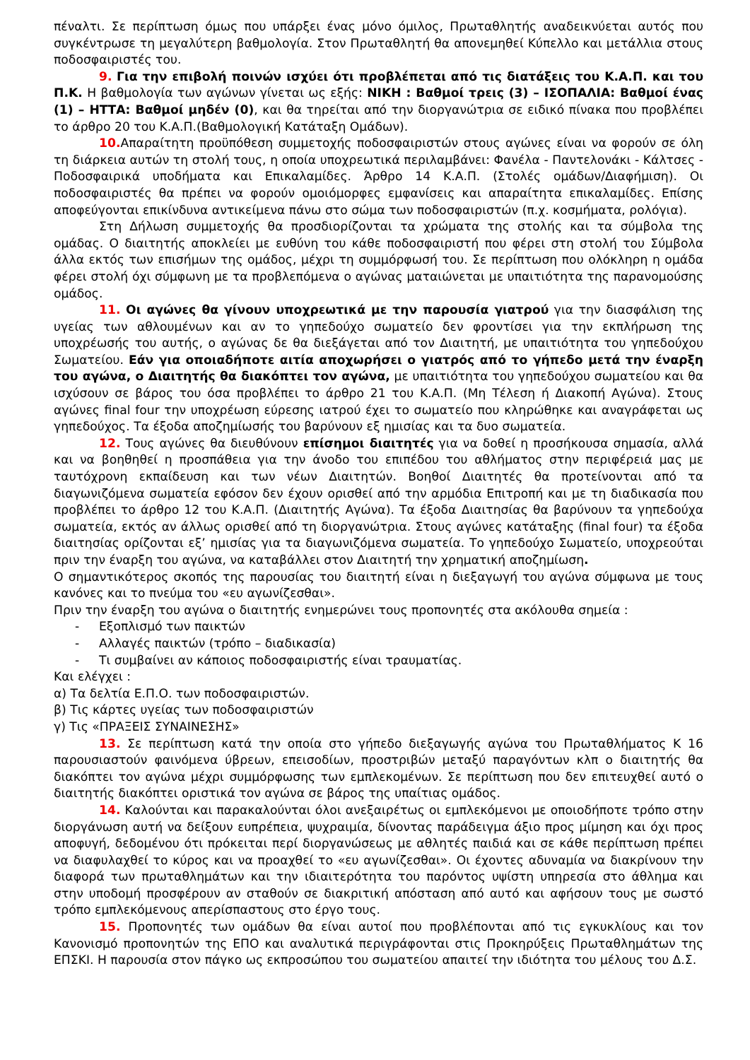πέναλτι. Σε περίπτωση όμως που υπάρξει ένας μόνο όμιλος, Πρωταθλητής αναδεικνύεται αυτός που συγκέντρωσε τη μεγαλύτερη βαθμολογία. Στον Πρωταθλητή θα απονεμηθεί Κύπελλο και μετάλλια στους ποδοσφαιριστές του.
9. Για την επιβολή ποινών ισχύει ότι προβλέπεται από τις διατάξεις του Κ.Α.Π. και του Π.Κ. Η βαθμολογία των αγώνων γίνεται ως εξής: ΝΙΚΗ : Βαθμοί τρεις (3) – ΙΣΟΠΑΛΙΑ: Βαθμοί ένας (1) – ΗΤΤΑ: Βαθμοί μηδέν (0), και θα τηρείται από την διοργανώτρια σε ειδικό πίνακα που προβλέπει το άρθρο 20 του Κ.Α.Π.(Βαθμολογική Κατάταξη Ομάδων).
10. Απαραίτητη προϋπόθεση συμμετοχής ποδοσφαιριστών στους αγώνες είναι να φορούν σε όλη τη διάρκεια αυτών τη στολή τους, η οποία υποχρεωτικά περιλαμβάνει: Φανέλα - Παντελονάκι - Κάλτσες - Ποδοσφαιρικά υποδήματα και Επικαλαμίδες. Άρθρο 14 Κ.Α.Π. (Στολές ομάδων/Διαφήμιση). Οι ποδοσφαιριστές θα πρέπει να φορούν ομοιόμορφες εμφανίσεις και απαραίτητα επικαλαμίδες. Επίσης αποφεύγονται επικίνδυνα αντικείμενα πάνω στο σώμα των ποδοσφαιριστών (π.χ. κοσμήματα, ρολόγια).
Στη Δήλωση συμμετοχής θα προσδιορίζονται τα χρώματα της στολής και τα σύμβολα της ομάδας. Ο διαιτητής αποκλείει με ευθύνη του κάθε ποδοσφαιριστή που φέρει στη στολή του Σύμβολα άλλα εκτός των επισήμων της ομάδος, μέχρι τη συμμόρφωσή του. Σε περίπτωση που ολόκληρη η ομάδα φέρει στολή όχι σύμφωνη με τα προβλεπόμενα ο αγώνας ματαιώνεται με υπαιτιότητα της παρανομούσης ομάδος.
11. Οι αγώνες θα γίνουν υποχρεωτικά με την παρουσία γιατρού για την διασφάλιση της υγείας των αθλουμένων και αν το γηπεδούχο σωματείο δεν φροντίσει για την εκπλήρωση της υποχρέωσής του αυτής, ο αγώνας δε θα διεξάγεται από τον Διαιτητή, με υπαιτιότητα του γηπεδούχου Σωματείου. Εάν για οποιαδήποτε αιτία αποχωρήσει ο γιατρός από το γήπεδο μετά την έναρξη του αγώνα, ο Διαιτητής θα διακόπτει τον αγώνα, με υπαιτιότητα του γηπεδούχου σωματείου και θα ισχύσουν σε βάρος του όσα προβλέπει το άρθρο 21 του Κ.Α.Π. (Μη Τέλεση ή Διακοπή Αγώνα). Στους αγώνες final four την υποχρέωση εύρεσης ιατρού έχει το σωματείο που κληρώθηκε και αναγράφεται ως γηπεδούχος. Τα έξοδα αποζημίωσής του βαρύνουν εξ ημισίας και τα δυο σωματεία.
12. Τους αγώνες θα διευθύνουν επίσημοι διαιτητές για να δοθεί η προσήκουσα σημασία, αλλά και να βοηθηθεί η προσπάθεια για την άνοδο του επιπέδου του αθλήματος στην περιφέρειά μας με ταυτόχρονη εκπαίδευση και των νέων Διαιτητών. Βοηθοί Διαιτητές θα προτείνονται από τα διαγωνιζόμενα σωματεία εφόσον δεν έχουν ορισθεί από την αρμόδια Επιτροπή και με τη διαδικασία που προβλέπει το άρθρο 12 του Κ.Α.Π. (Διαιτητής Αγώνα). Τα έξοδα Διαιτησίας θα βαρύνουν τα γηπεδούχα σωματεία, εκτός αν άλλως ορισθεί από τη διοργανώτρια. Στους αγώνες κατάταξης (final four) τα έξοδα διαιτησίας ορίζονται εξ’ ημισίας για τα διαγωνιζόμενα σωματεία. Το γηπεδούχο Σωματείο, υποχρεούται πριν την έναρξη του αγώνα, να καταβάλλει στον Διαιτητή την χρηματική αποζημίωση.
Ο σημαντικότερος σκοπός της παρουσίας του διαιτητή είναι η διεξαγωγή του αγώνα σύμφωνα με τους κανόνες και το πνεύμα του «ευ αγωνίζεσθαι».
Πριν την έναρξη του αγώνα ο διαιτητής ενημερώνει τους προπονητές στα ακόλουθα σημεία :
- Εξοπλισμό των παικτών
- Αλλαγές παικτών (τρόπο – διαδικασία)
- Τι συμβαίνει αν κάποιος ποδοσφαιριστής είναι τραυματίας.
Και ελέγχει :
α) Τα δελτία Ε.Π.Ο. των ποδοσφαιριστών.
β) Τις κάρτες υγείας των ποδοσφαιριστών
γ) Τις «ΠΡΑΞΕΙΣ ΣΥΝΑΙΝΕΣΗΣ»
13. Σε περίπτωση κατά την οποία στο γήπεδο διεξαγωγής αγώνα του Πρωταθλήματος Κ 16 παρουσιαστούν φαινόμενα ύβρεων, επεισοδίων, προστριβών μεταξύ παραγόντων κλπ ο διαιτητής θα διακόπτει τον αγώνα μέχρι συμμόρφωσης των εμπλεκομένων. Σε περίπτωση που δεν επιτευχθεί αυτό ο διαιτητής διακόπτει οριστικά τον αγώνα σε βάρος της υπαίτιας ομάδος.
14. Καλούνται και παρακαλούνται όλοι ανεξαιρέτως οι εμπλεκόμενοι με οποιοδήποτε τρόπο στην διοργάνωση αυτή να δείξουν ευπρέπεια, ψυχραιμία, δίνοντας παράδειγμα άξιο προς μίμηση και όχι προς αποφυγή, δεδομένου ότι πρόκειται περί διοργανώσεως με αθλητές παιδιά και σε κάθε περίπτωση πρέπει να διαφυλαχθεί το κύρος και να προαχθεί το «ευ αγωνίζεσθαι». Οι έχοντες αδυναμία να διακρίνουν την διαφορά των πρωταθλημάτων και την ιδιαιτερότητα του παρόντος υψίστη υπηρεσία στο άθλημα και στην υποδομή προσφέρουν αν σταθούν σε διακριτική απόσταση από αυτό και αφήσουν τους με σωστό τρόπο εμπλεκόμενους απερίσπαστους στο έργο τους.
15. Προπονητές των ομάδων θα είναι αυτοί που προβλέπονται από τις εγκυκλίους και τον Κανονισμό προπονητών της ΕΠΟ και αναλυτικά περιγράφονται στις Προκηρύξεις Πρωταθλημάτων της ΕΠΣΚΙ. Η παρουσία στον πάγκο ως εκπροσώπου του σωματείου απαιτεί την ιδιότητα του μέλους του Δ.Σ.